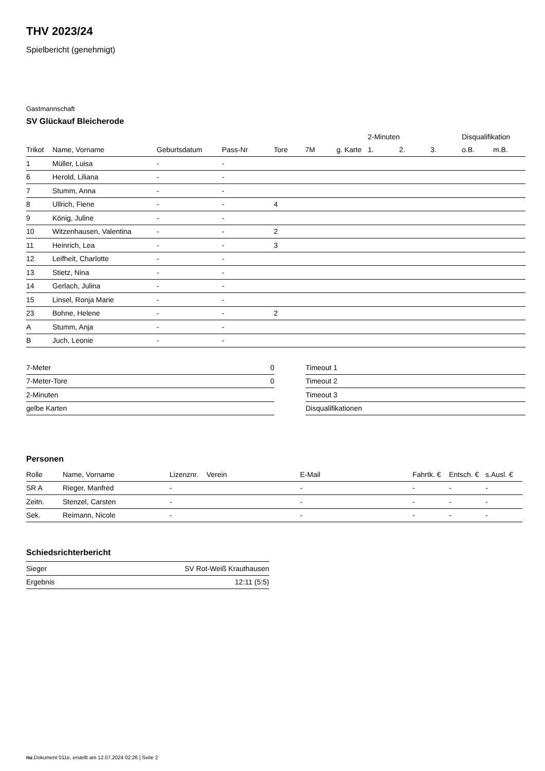THV 2023/24
Spielbericht (genehmigt)
Gastmannschaft
SV Glückauf Bleicherode
| | | | | | | | 2-Minuten | | | Disqualifikation | |
| --- | --- | --- | --- | --- | --- | --- | --- | --- | --- | --- | --- |
| Trikot | Name, Vorname | Geburtsdatum | Pass-Nr | Tore | 7M | g. Karte | 1. | 2. | 3. | o.B. | m.B. |
| 1 | Müller, Luisa | - | - | | | | | | | | |
| 6 | Herold, Liliana | - | - | | | | | | | | |
| 7 | Stumm, Anna | - | - | | | | | | | | |
| 8 | Ullrich, Fiene | - | - | 4 | | | | | | | |
| 9 | König, Juline | - | - | | | | | | | | |
| 10 | Witzenhausen, Valentina | - | - | 2 | | | | | | | |
| 11 | Heinrich, Lea | - | - | 3 | | | | | | | |
| 12 | Leifheit, Charlotte | - | - | | | | | | | | |
| 13 | Stietz, Nina | - | - | | | | | | | | |
| 14 | Gerlach, Julina | - | - | | | | | | | | |
| 15 | Linsel, Ronja Marie | - | - | | | | | | | | |
| 23 | Bohne, Helene | - | - | 2 | | | | | | | |
| A | Stumm, Anja | - | - | | | | | | | | |
| B | Juch, Leonie | - | - | | | | | | | | |
| 7-Meter | 0 |
| 7-Meter-Tore | 0 |
| 2-Minuten | |
| gelbe Karten | |
| Timeout 1 |
| Timeout 2 |
| Timeout 3 |
| Disqualifikationen |
Personen
| Rolle | Name, Vorname | Lizenznr. | Verein | E-Mail | Fahrtk. € | Entsch. € | s.Ausl. € |
| --- | --- | --- | --- | --- | --- | --- | --- |
| SR A | Rieger, Manfred | - | | - | - | - | - |
| Zeitn. | Stenzel, Carsten | - | | - | - | - | - |
| Sek. | Reimann, Nicole | - | | - | - | - | - |
Schiedsrichterbericht
| Sieger | SV Rot-Weiß Krauthausen |
| Ergebnis | 12:11 (5:5) |
nu.Dokument 011e, erstellt am 12.07.2024 02:26 | Seite 2